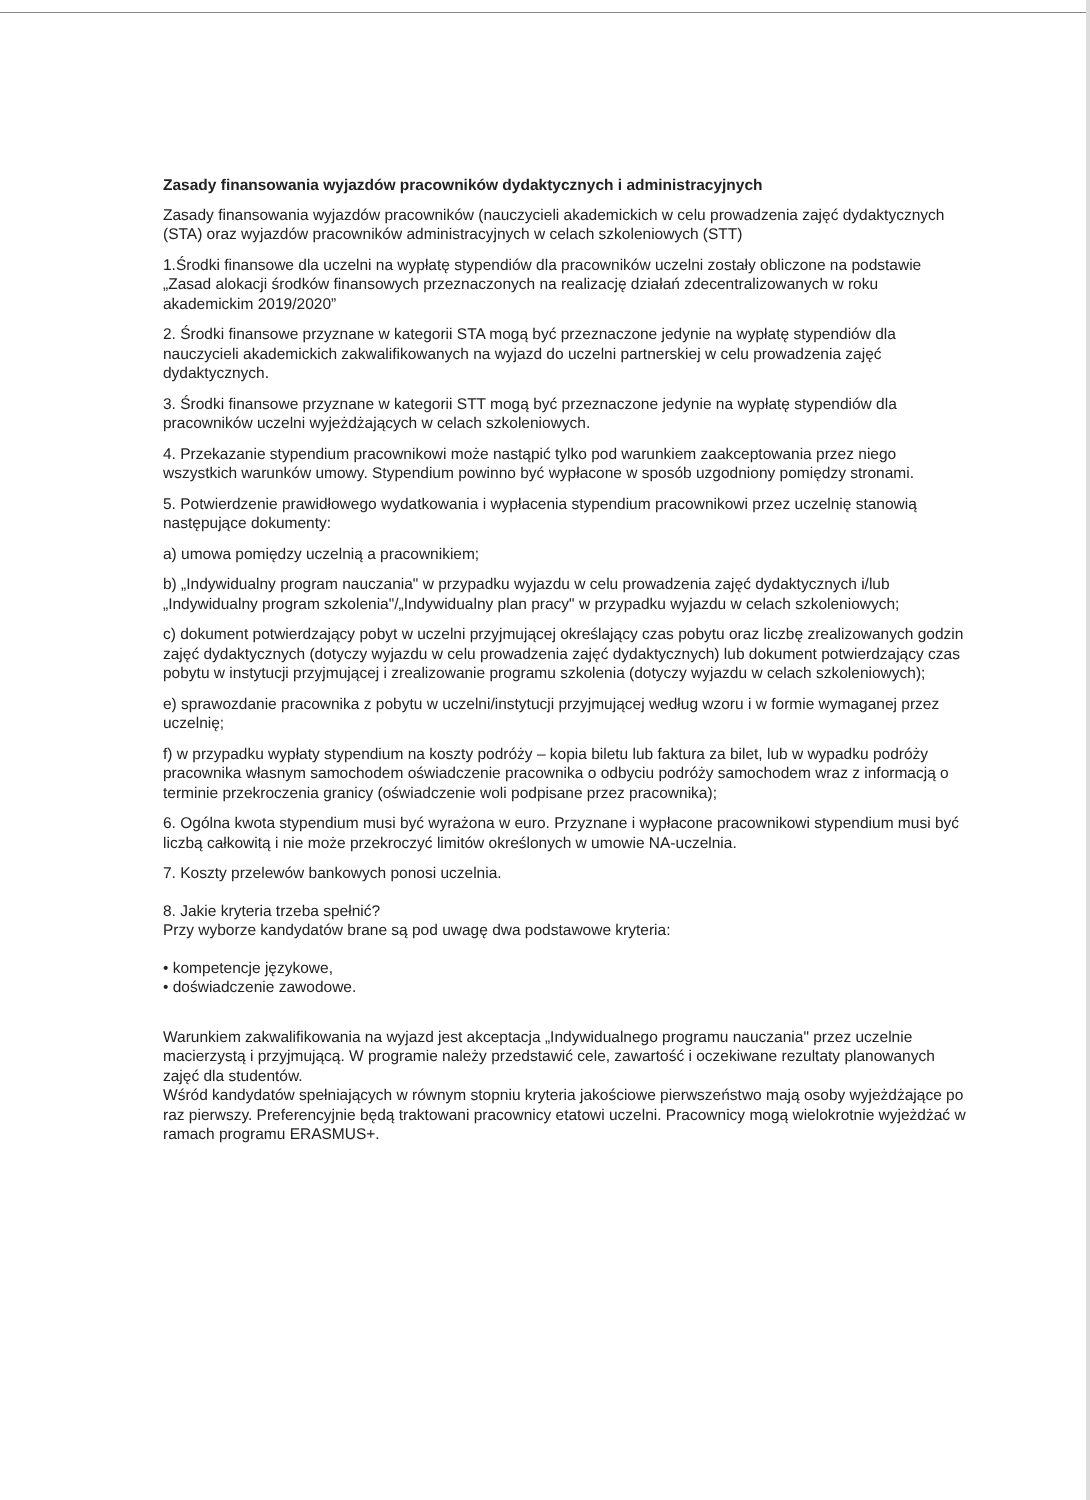Zasady finansowania wyjazdów pracowników dydaktycznych i administracyjnych
Zasady finansowania wyjazdów pracowników (nauczycieli akademickich w celu prowadzenia zajęć dydaktycznych (STA) oraz wyjazdów pracowników administracyjnych w celach szkoleniowych (STT)
1.Środki finansowe dla uczelni na wypłatę stypendiów dla pracowników uczelni zostały obliczone na podstawie „Zasad alokacji środków finansowych przeznaczonych na realizację działań zdecentralizowanych w roku akademickim 2019/2020”
2. Środki finansowe przyznane w kategorii STA mogą być przeznaczone jedynie na wypłatę stypendiów dla nauczycieli akademickich zakwalifikowanych na wyjazd do uczelni partnerskiej w celu prowadzenia zajęć dydaktycznych.
3. Środki finansowe przyznane w kategorii STT mogą być przeznaczone jedynie na wypłatę stypendiów dla pracowników uczelni wyjeżdżających w celach szkoleniowych.
4. Przekazanie stypendium pracownikowi może nastąpić tylko pod warunkiem zaakceptowania przez niego wszystkich warunków umowy. Stypendium powinno być wypłacone w sposób uzgodniony pomiędzy stronami.
5. Potwierdzenie prawidłowego wydatkowania i wypłacenia stypendium pracownikowi przez uczelnię stanowią następujące dokumenty:
a) umowa pomiędzy uczelnią a pracownikiem;
b) „Indywidualny program nauczania" w przypadku wyjazdu w celu prowadzenia zajęć dydaktycznych i/lub „Indywidualny program szkolenia"/„Indywidualny plan pracy" w przypadku wyjazdu w celach szkoleniowych;
c) dokument potwierdzający pobyt w uczelni przyjmującej określający czas pobytu oraz liczbę zrealizowanych godzin zajęć dydaktycznych (dotyczy wyjazdu w celu prowadzenia zajęć dydaktycznych) lub dokument potwierdzający czas pobytu w instytucji przyjmującej i zrealizowanie programu szkolenia (dotyczy wyjazdu w celach szkoleniowych);
e) sprawozdanie pracownika z pobytu w uczelni/instytucji przyjmującej według wzoru i w formie wymaganej przez uczelnię;
f) w przypadku wypłaty stypendium na koszty podróży – kopia biletu lub faktura za bilet, lub w wypadku podróży pracownika własnym samochodem oświadczenie pracownika o odbyciu podróży samochodem wraz z informacją o terminie przekroczenia granicy (oświadczenie woli podpisane przez pracownika);
6. Ogólna kwota stypendium musi być wyrażona w euro. Przyznane i wypłacone pracownikowi stypendium musi być liczbą całkowitą i nie może przekroczyć limitów określonych w umowie NA-uczelnia.
7. Koszty przelewów bankowych ponosi uczelnia.
8. Jakie kryteria trzeba spełnić?
Przy wyborze kandydatów brane są pod uwagę dwa podstawowe kryteria:
• kompetencje językowe,
• doświadczenie zawodowe.
Warunkiem zakwalifikowania na wyjazd jest akceptacja „Indywidualnego programu nauczania" przez uczelnie macierzystą i przyjmującą. W programie należy przedstawić cele, zawartość i oczekiwane rezultaty planowanych zajęć dla studentów.
Wśród kandydatów spełniających w równym stopniu kryteria jakościowe pierwszeństwo mają osoby wyjeżdżające po raz pierwszy. Preferencyjnie będą traktowani pracownicy etatowi uczelni. Pracownicy mogą wielokrotnie wyjeżdżać w ramach programu ERASMUS+.